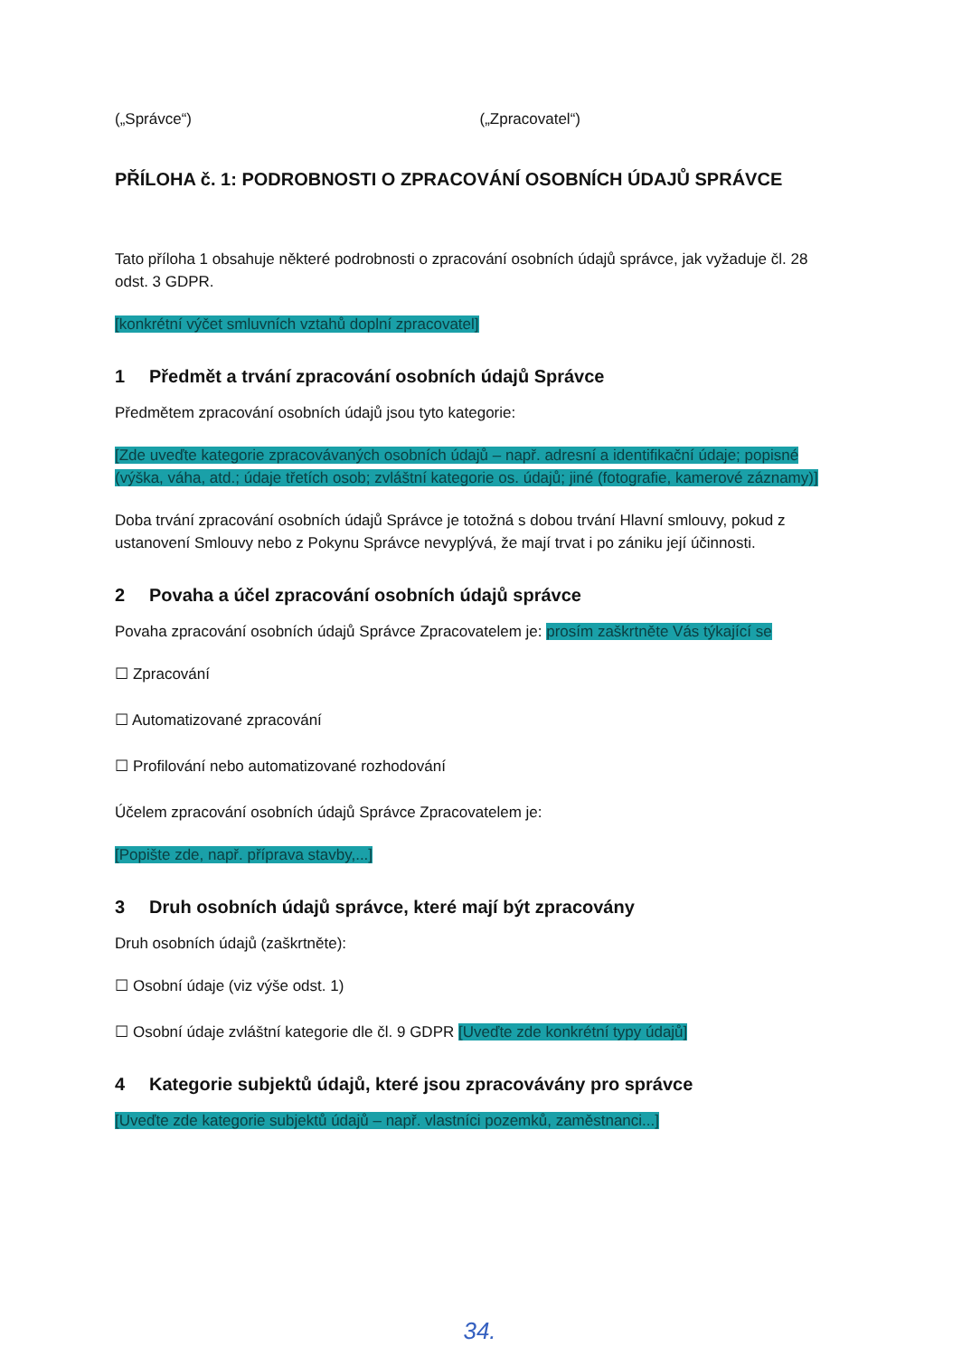(„Správce“) („Zpracovatel“)
PŘÍLOHA č. 1: PODROBNOSTI O ZPRACOVÁNÍ OSOBNÍCH ÚDAJŮ SPRÁVCE
Tato příloha 1 obsahuje některé podrobnosti o zpracování osobních údajů správce, jak vyžaduje čl. 28 odst. 3 GDPR.
[konkrétní výčet smluvních vztahů doplní zpracovatel]
1 Předmět a trvání zpracování osobních údajů Správce
Předmětem zpracování osobních údajů jsou tyto kategorie:
[Zde uveďte kategorie zpracovávaných osobních údajů – např. adresní a identifikační údaje; popisné (výška, váha, atd.; údaje třetích osob; zvláštní kategorie os. údajů; jiné (fotografie, kamerové záznamy)]
Doba trvání zpracování osobních údajů Správce je totožná s dobou trvání Hlavní smlouvy, pokud z ustanovení Smlouvy nebo z Pokynu Správce nevyplývá, že mají trvat i po zániku její účinnosti.
2 Povaha a účel zpracování osobních údajů správce
Povaha zpracování osobních údajů Správce Zpracovatelem je: prosím zaškrtněte Vás týkající se
☐ Zpracování
☐ Automatizované zpracování
☐ Profilování nebo automatizované rozhodování
Účelem zpracování osobních údajů Správce Zpracovatelem je:
[Popište zde, např. příprava stavby,...]
3 Druh osobních údajů správce, které mají být zpracovány
Druh osobních údajů (zaškrtněte):
☐ Osobní údaje (viz výše odst. 1)
☐ Osobní údaje zvláštní kategorie dle čl. 9 GDPR [Uveďte zde konkrétní typy údajů]
4 Kategorie subjektů údajů, které jsou zpracovávány pro správce
[Uveďte zde kategorie subjektů údajů – např. vlastníci pozemků, zaměstnanci...]
34.